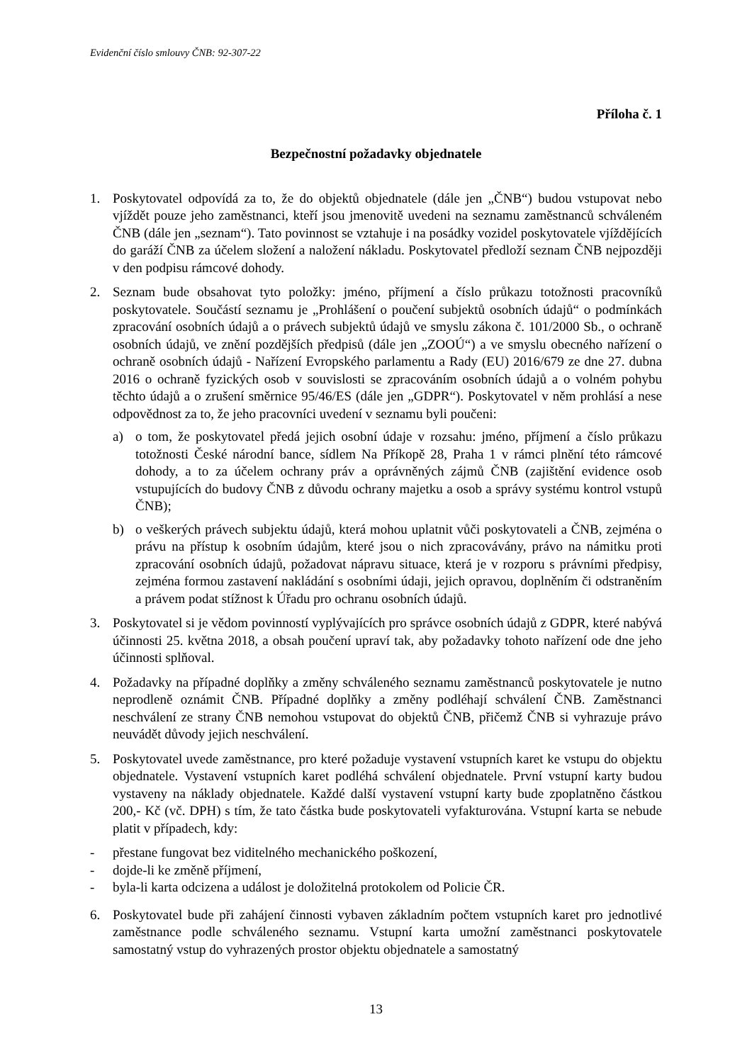Evidenční číslo smlouvy ČNB: 92-307-22
Příloha č. 1
Bezpečnostní požadavky objednatele
1. Poskytovatel odpovídá za to, že do objektů objednatele (dále jen „ČNB“) budou vstupovat nebo vjíždět pouze jeho zaměstnanci, kteří jsou jmenovitě uvedeni na seznamu zaměstnanců schváleném ČNB (dále jen „seznam“). Tato povinnost se vztahuje i na posádky vozidel poskytovatele vjíždějících do garáží ČNB za účelem složení a naložení nákladu. Poskytovatel předloží seznam ČNB nejpozději v den podpisu rámcové dohody.
2. Seznam bude obsahovat tyto položky: jméno, příjmení a číslo průkazu totožnosti pracovníků poskytovatele. Součástí seznamu je „Prohlášení o poučení subjektů osobních údajů“ o podmínkách zpracování osobních údajů a o právech subjektů údajů ve smyslu zákona č. 101/2000 Sb., o ochraně osobních údajů, ve znění pozdějších předpisů (dále jen „ZOOÚ“) a ve smyslu obecného nařízení o ochraně osobních údajů - Nařízení Evropského parlamentu a Rady (EU) 2016/679 ze dne 27. dubna 2016 o ochraně fyzických osob v souvislosti se zpracováním osobních údajů a o volném pohybu těchto údajů a o zrušení směrnice 95/46/ES (dále jen „GDPR“). Poskytovatel v něm prohlásí a nese odpovědnost za to, že jeho pracovníci uvedení v seznamu byli poučeni:
a) o tom, že poskytovatel předá jejich osobní údaje v rozsahu: jméno, příjmení a číslo průkazu totožnosti České národní bance, sídlem Na Příkopě 28, Praha 1 v rámci plnění této rámcové dohody, a to za účelem ochrany práv a oprávněných zájmů ČNB (zajištění evidence osob vstupujících do budovy ČNB z důvodu ochrany majetku a osob a správy systému kontrol vstupů ČNB);
b) o veškerých právech subjektu údajů, která mohou uplatnit vůči poskytovateli a ČNB, zejména o právu na přístup k osobním údajům, které jsou o nich zpracovávány, právo na námitku proti zpracování osobních údajů, požadovat nápravu situace, která je v rozporu s právními předpisy, zejména formou zastavení nakládání s osobními údaji, jejich opravou, doplněním či odstraněním a právem podat stížnost k Úřadu pro ochranu osobních údajů.
3. Poskytovatel si je vědom povinností vyplývajících pro správce osobních údajů z GDPR, které nabývá účinnosti 25. května 2018, a obsah poučení upraví tak, aby požadavky tohoto nařízení ode dne jeho účinnosti splňoval.
4. Požadavky na případné doplňky a změny schváleného seznamu zaměstnanců poskytovatele je nutno neprodleně oznámit ČNB. Případné doplňky a změny podléhají schválení ČNB. Zaměstnanci neschválení ze strany ČNB nemohou vstupovat do objektů ČNB, přičemž ČNB si vyhrazuje právo neuvádět důvody jejich neschválení.
5. Poskytovatel uvede zaměstnance, pro které požaduje vystavení vstupních karet ke vstupu do objektu objednatele. Vystavení vstupních karet podléhá schválení objednatele. První vstupní karty budou vystaveny na náklady objednatele. Každé další vystavení vstupní karty bude zpoplatněno částkou 200,- Kč (vč. DPH) s tím, že tato částka bude poskytovateli vyfakturována. Vstupní karta se nebude platit v případech, kdy:
- přestane fungovat bez viditelného mechanického poškození,
- dojde-li ke změně příjmení,
- byla-li karta odcizena a událost je doložitelná protokolem od Policie ČR.
6. Poskytovatel bude při zahájení činnosti vybaven základním počtem vstupních karet pro jednotlivé zaměstnance podle schváleného seznamu. Vstupní karta umožní zaměstnanci poskytovatele samostatný vstup do vyhrazených prostor objektu objednatele a samostatný
13